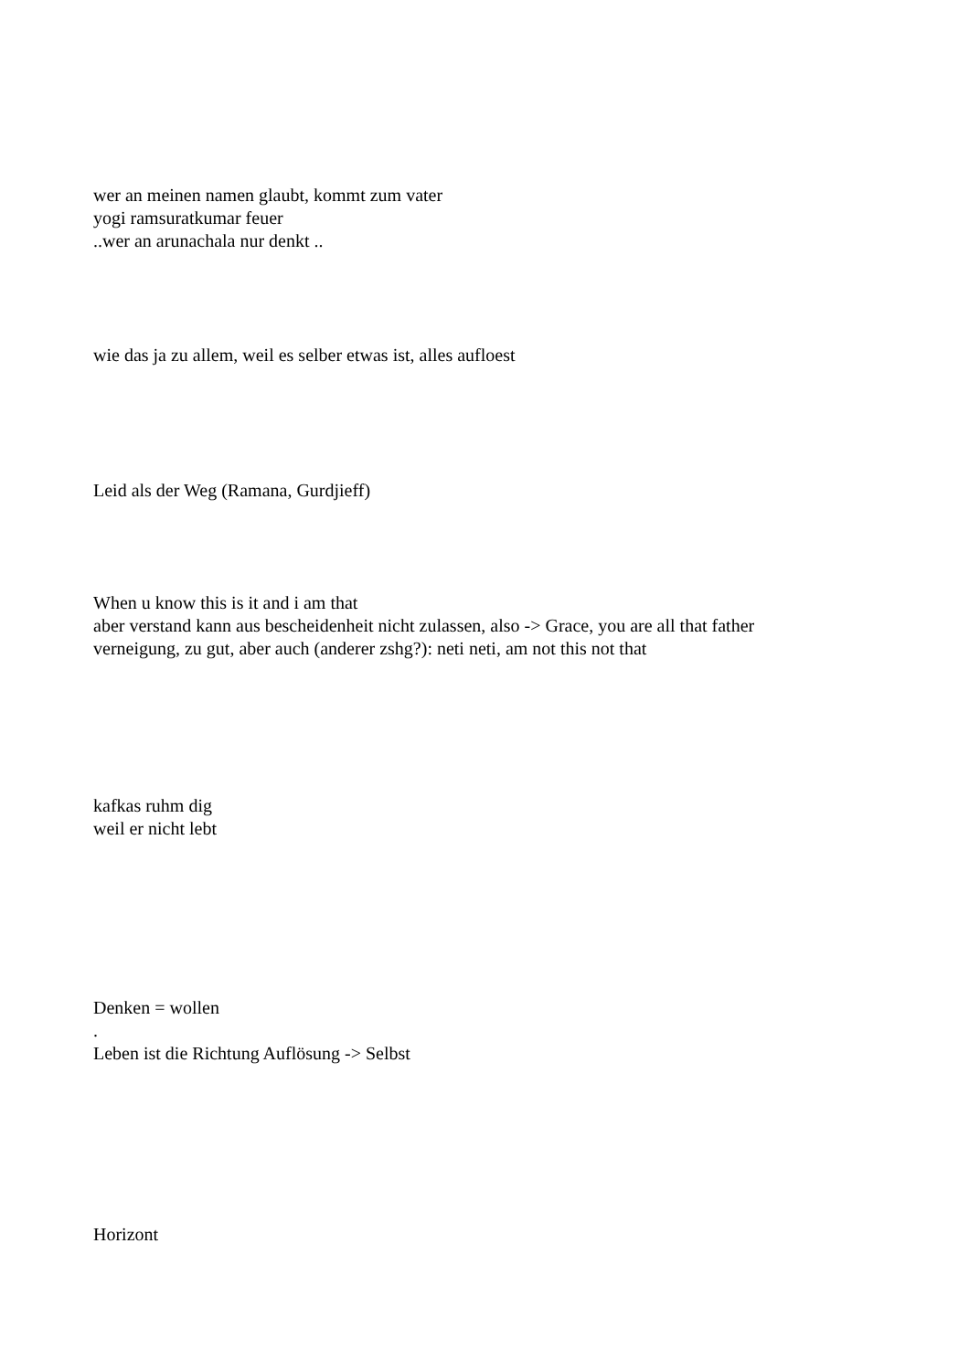wer an meinen namen glaubt, kommt zum vater
yogi ramsuratkumar feuer
..wer an arunachala nur denkt ..
wie das ja zu allem, weil es selber etwas ist, alles aufloest
Leid als der Weg (Ramana, Gurdjieff)
When u know this is it and i am that
aber verstand kann aus bescheidenheit nicht zulassen, also -> Grace, you are all that father
verneigung, zu gut, aber auch (anderer zshg?): neti neti, am not this not that
kafkas ruhm dig
weil er nicht lebt
Denken = wollen
.
Leben ist die Richtung Auflösung -> Selbst
Horizont